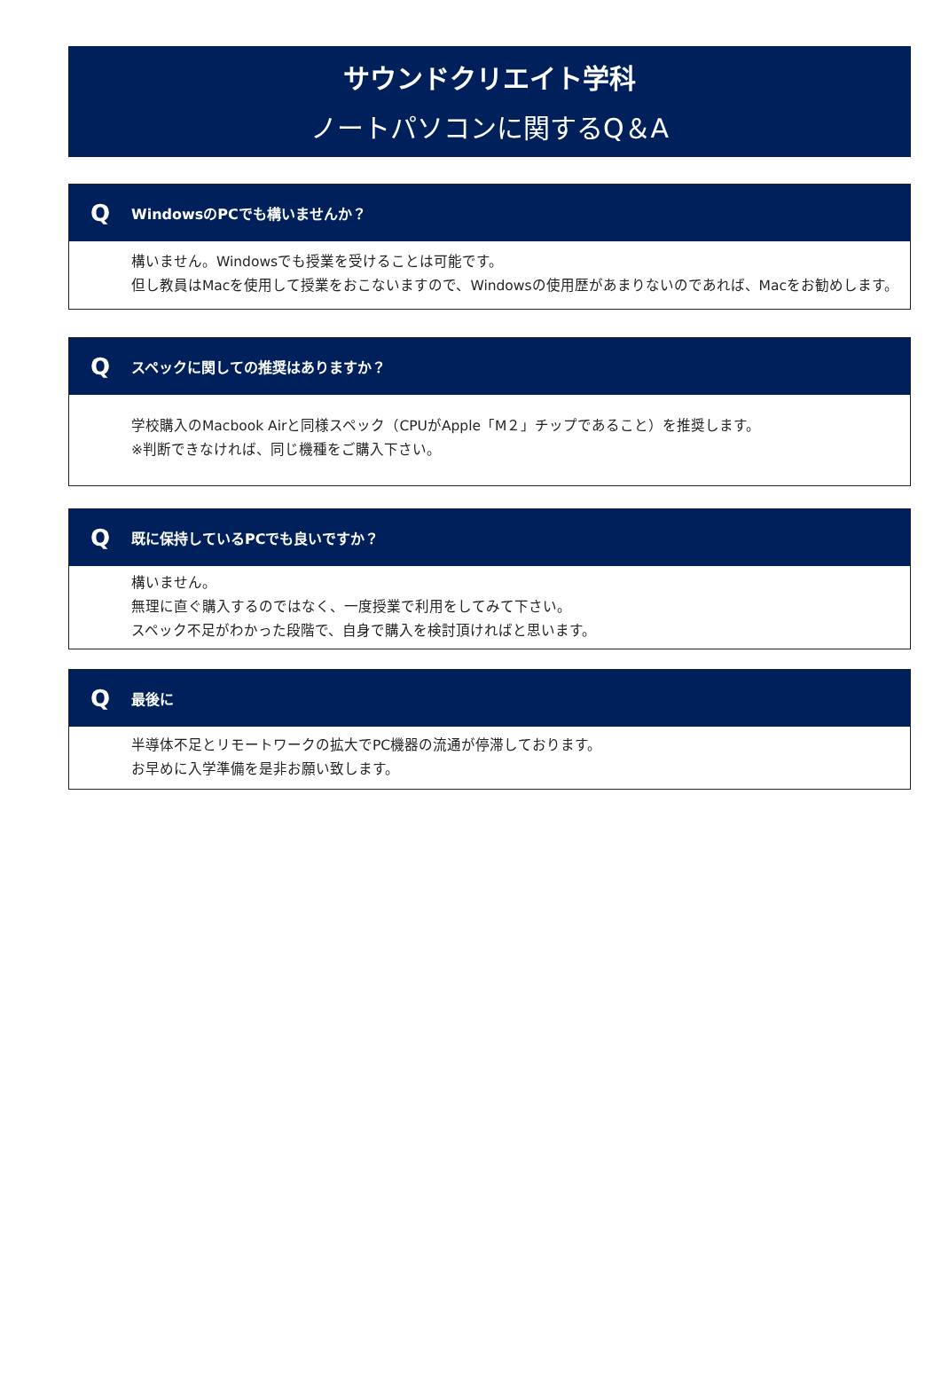サウンドクリエイト学科
ノートパソコンに関するQ＆A
Q
WindowsのPCでも構いませんか？
構いません。Windowsでも授業を受けることは可能です。
但し教員はMacを使用して授業をおこないますので、Windowsの使用歴があまりないのであれば、Macをお勧めします。
Q
スペックに関しての推奨はありますか？
学校購入のMacbook Airと同様スペック（CPUがApple「M２」チップであること）を推奨します。
※判断できなければ、同じ機種をご購入下さい。
Q
既に保持しているPCでも良いですか？
構いません。
無理に直ぐ購入するのではなく、一度授業で利用をしてみて下さい。
スペック不足がわかった段階で、自身で購入を検討頂ければと思います。
Q
最後に
半導体不足とリモートワークの拡大でPC機器の流通が停滞しております。
お早めに入学準備を是非お願い致します。